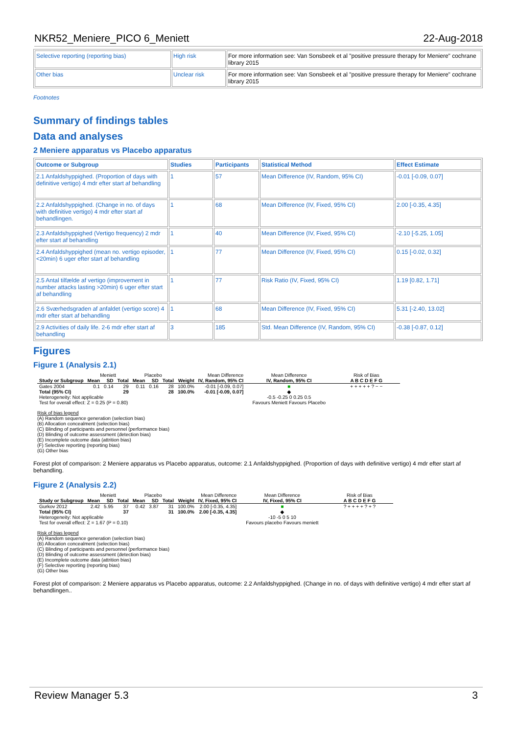NKR52_Meniere_PICO 6_Meniett 22-Aug-2018
| Selective reporting (reporting bias) | High risk | For more information see: Van Sonsbeek et al "positive pressure therapy for Meniere" cochrane library 2015 |
| Other bias | Unclear risk | For more information see: Van Sonsbeek et al "positive pressure therapy for Meniere" cochrane library 2015 |
Footnotes
Summary of findings tables
Data and analyses
2 Meniere apparatus vs Placebo apparatus
| Outcome or Subgroup | Studies | Participants | Statistical Method | Effect Estimate |
| --- | --- | --- | --- | --- |
| 2.1 Anfaldshyppighed. (Proportion of days with definitive vertigo) 4 mdr efter start af behandling | 1 | 57 | Mean Difference (IV, Random, 95% CI) | -0.01 [-0.09, 0.07] |
| 2.2 Anfaldshyppighed. (Change in no. of days with definitive vertigo) 4 mdr efter start af behandlingen. | 1 | 68 | Mean Difference (IV, Fixed, 95% CI) | 2.00 [-0.35, 4.35] |
| 2.3 Anfaldshyppighed (Vertigo frequency) 2 mdr efter start af behandling | 1 | 40 | Mean Difference (IV, Fixed, 95% CI) | -2.10 [-5.25, 1.05] |
| 2.4 Anfaldshyppighed (mean no. vertigo episoder, <20min) 6 uger efter start af behandling | 1 | 77 | Mean Difference (IV, Fixed, 95% CI) | 0.15 [-0.02, 0.32] |
| 2.5 Antal tilfælde af vertigo (improvement in number attacks lasting >20min) 6 uger efter start af behandling | 1 | 77 | Risk Ratio (IV, Fixed, 95% CI) | 1.19 [0.82, 1.71] |
| 2.6 Sværhedsgraden af anfaldet (vertigo score) 4 mdr efter start af behandling | 1 | 68 | Mean Difference (IV, Fixed, 95% CI) | 5.31 [-2.40, 13.02] |
| 2.9 Activities of daily life. 2-6 mdr efter start af behandling | 3 | 185 | Std. Mean Difference (IV, Random, 95% CI) | -0.38 [-0.87, 0.12] |
Figures
Figure 1 (Analysis 2.1)
| | Meniett | | | Placebo | | | | Mean Difference | Mean Difference | Risk of Bias |
| Study or Subgroup | Mean | SD | Total | Mean | SD | Total | Weight | IV, Random, 95% CI | IV, Random, 95% CI | A B C D E F G |
| Gates 2004 | 0.1 | 0.14 | 29 | 0.11 | 0.16 | 28 | 100.0% | -0.01 [-0.09, 0.07] | ■ | + + + + + ? − − |
| Total (95% CI) | | | 29 | | | 28 | 100.0% | -0.01 [-0.09, 0.07] | ◆ | |
| Heterogeneity: Not applicable Test for overall effect: Z = 0.25 (P = 0.80) | | | | | | | | | -0.5 -0.25 0 0.25 0.5 Favours Meniett Favours Placebo | |
Risk of bias legend
(A) Random sequence generation (selection bias)
(B) Allocation concealment (selection bias)
(C) Blinding of participants and personnel (performance bias)
(D) Blinding of outcome assessment (detection bias)
(E) Incomplete outcome data (attrition bias)
(F) Selective reporting (reporting bias)
(G) Other bias
Forest plot of comparison: 2 Meniere apparatus vs Placebo apparatus, outcome: 2.1 Anfaldshyppighed. (Proportion of days with definitive vertigo) 4 mdr efter start af behandling.
Figure 2 (Analysis 2.2)
| | Meniett | | | Placebo | | | | Mean Difference | Mean Difference | Risk of Bias |
| Study or Subgroup | Mean | SD | Total | Mean | SD | Total | Weight | IV, Fixed, 95% CI | IV, Fixed, 95% CI | A B C D E F G |
| Gurkov 2012 | 2.42 | 5.95 | 37 | 0.42 | 3.87 | 31 | 100.0% | 2.00 [-0.35, 4.35] | ■ | ? + + + + ? + ? |
| Total (95% CI) | | | 37 | | | 31 | 100.0% | 2.00 [-0.35, 4.35] | ◆ | |
| Heterogeneity: Not applicable Test for overall effect: Z = 1.67 (P = 0.10) | | | | | | | | | -10 -5 0 5 10 Favours placebo Favours meniett | |
Risk of bias legend
(A) Random sequence generation (selection bias)
(B) Allocation concealment (selection bias)
(C) Blinding of participants and personnel (performance bias)
(D) Blinding of outcome assessment (detection bias)
(E) Incomplete outcome data (attrition bias)
(F) Selective reporting (reporting bias)
(G) Other bias
Forest plot of comparison: 2 Meniere apparatus vs Placebo apparatus, outcome: 2.2 Anfaldshyppighed. (Change in no. of days with definitive vertigo) 4 mdr efter start af behandlingen..
Review Manager 5.3 3